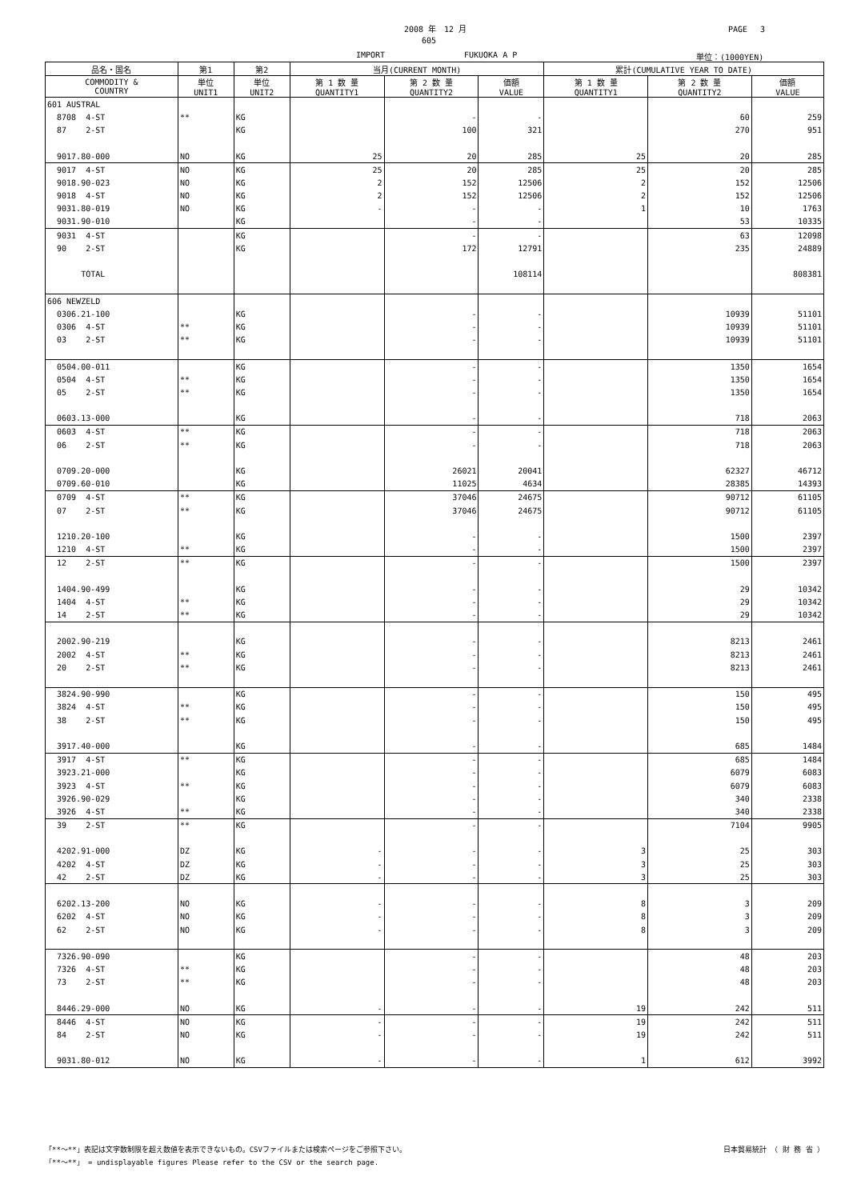2008 年　12 月 PAGE　 3
605
IMPORT FUKUOKA A P 単位：(1000YEN)
| 品名・国名 | 第1 | 第2 | 当月(CURRENT MONTH) | | | 累計(CUMULATIVE YEAR TO DATE) | | |
| --- | --- | --- | --- | --- | --- | --- | --- | --- |
| COMMODITY & COUNTRY | 単位 UNIT1 | 単位 UNIT2 | 第 1 数 量 QUANTITY1 | 第 2 数 量 QUANTITY2 | 価額 VALUE | 第 1 数 量 QUANTITY1 | 第 2 数 量 QUANTITY2 | 価額 VALUE |
| 601 AUSTRAL | | | | | | | | |
| 8708 4-ST | ** | KG | | - | - | | 60 | 259 |
| 87 2-ST | | KG | | 100 | 321 | | 270 | 951 |
| 9017.80-000 | NO | KG | 25 | 20 | 285 | 25 | 20 | 285 |
| 9017 4-ST | NO | KG | 25 | 20 | 285 | 25 | 20 | 285 |
| 9018.90-023 | NO | KG | 2 | 152 | 12506 | 2 | 152 | 12506 |
| 9018 4-ST | NO | KG | 2 | 152 | 12506 | 2 | 152 | 12506 |
| 9031.80-019 | NO | KG | - | - | - | 1 | 10 | 1763 |
| 9031.90-010 | | KG | | - | - | | 53 | 10335 |
| 9031 4-ST | | KG | | - | - | | 63 | 12098 |
| 90 2-ST | | KG | | 172 | 12791 | | 235 | 24889 |
| TOTAL | | | | | 108114 | | | 808381 |
| 606 NEWZELD | | | | | | | | |
| 0306.21-100 | | KG | | - | - | | 10939 | 51101 |
| 0306 4-ST | ** | KG | | - | - | | 10939 | 51101 |
| 03 2-ST | ** | KG | | - | - | | 10939 | 51101 |
| 0504.00-011 | | KG | | - | - | | 1350 | 1654 |
| 0504 4-ST | ** | KG | | - | - | | 1350 | 1654 |
| 05 2-ST | ** | KG | | - | - | | 1350 | 1654 |
| 0603.13-000 | | KG | | - | - | | 718 | 2063 |
| 0603 4-ST | ** | KG | | - | - | | 718 | 2063 |
| 06 2-ST | ** | KG | | - | - | | 718 | 2063 |
| 0709.20-000 | | KG | | 26021 | 20041 | | 62327 | 46712 |
| 0709.60-010 | | KG | | 11025 | 4634 | | 28385 | 14393 |
| 0709 4-ST | ** | KG | | 37046 | 24675 | | 90712 | 61105 |
| 07 2-ST | ** | KG | | 37046 | 24675 | | 90712 | 61105 |
| 1210.20-100 | | KG | | - | - | | 1500 | 2397 |
| 1210 4-ST | ** | KG | | - | - | | 1500 | 2397 |
| 12 2-ST | ** | KG | | - | - | | 1500 | 2397 |
| 1404.90-499 | | KG | | - | - | | 29 | 10342 |
| 1404 4-ST | ** | KG | | - | - | | 29 | 10342 |
| 14 2-ST | ** | KG | | - | - | | 29 | 10342 |
| 2002.90-219 | | KG | | - | - | | 8213 | 2461 |
| 2002 4-ST | ** | KG | | - | - | | 8213 | 2461 |
| 20 2-ST | ** | KG | | - | - | | 8213 | 2461 |
| 3824.90-990 | | KG | | - | - | | 150 | 495 |
| 3824 4-ST | ** | KG | | - | - | | 150 | 495 |
| 38 2-ST | ** | KG | | - | - | | 150 | 495 |
| 3917.40-000 | | KG | | - | - | | 685 | 1484 |
| 3917 4-ST | ** | KG | | - | - | | 685 | 1484 |
| 3923.21-000 | | KG | | - | - | | 6079 | 6083 |
| 3923 4-ST | ** | KG | | - | - | | 6079 | 6083 |
| 3926.90-029 | | KG | | - | - | | 340 | 2338 |
| 3926 4-ST | ** | KG | | - | - | | 340 | 2338 |
| 39 2-ST | ** | KG | | - | - | | 7104 | 9905 |
| 4202.91-000 | DZ | KG | - | - | - | 3 | 25 | 303 |
| 4202 4-ST | DZ | KG | - | - | - | 3 | 25 | 303 |
| 42 2-ST | DZ | KG | - | - | - | 3 | 25 | 303 |
| 6202.13-200 | NO | KG | - | - | - | 8 | 3 | 209 |
| 6202 4-ST | NO | KG | - | - | - | 8 | 3 | 209 |
| 62 2-ST | NO | KG | - | - | - | 8 | 3 | 209 |
| 7326.90-090 | | KG | | - | - | | 48 | 203 |
| 7326 4-ST | ** | KG | | - | - | | 48 | 203 |
| 73 2-ST | ** | KG | | - | - | | 48 | 203 |
| 8446.29-000 | NO | KG | - | - | - | 19 | 242 | 511 |
| 8446 4-ST | NO | KG | - | - | - | 19 | 242 | 511 |
| 84 2-ST | NO | KG | - | - | - | 19 | 242 | 511 |
| 9031.80-012 | NO | KG | - | - | - | 1 | 612 | 3992 |
「**～**」表記は文字数制限を超え数値を表示できないもの。CSVファイルまたは検索ページをご参照下さい。 日本貿易統計 （ 財 務 省 ）
「**～**」 = undisplayable figures Please refer to the CSV or the search page.